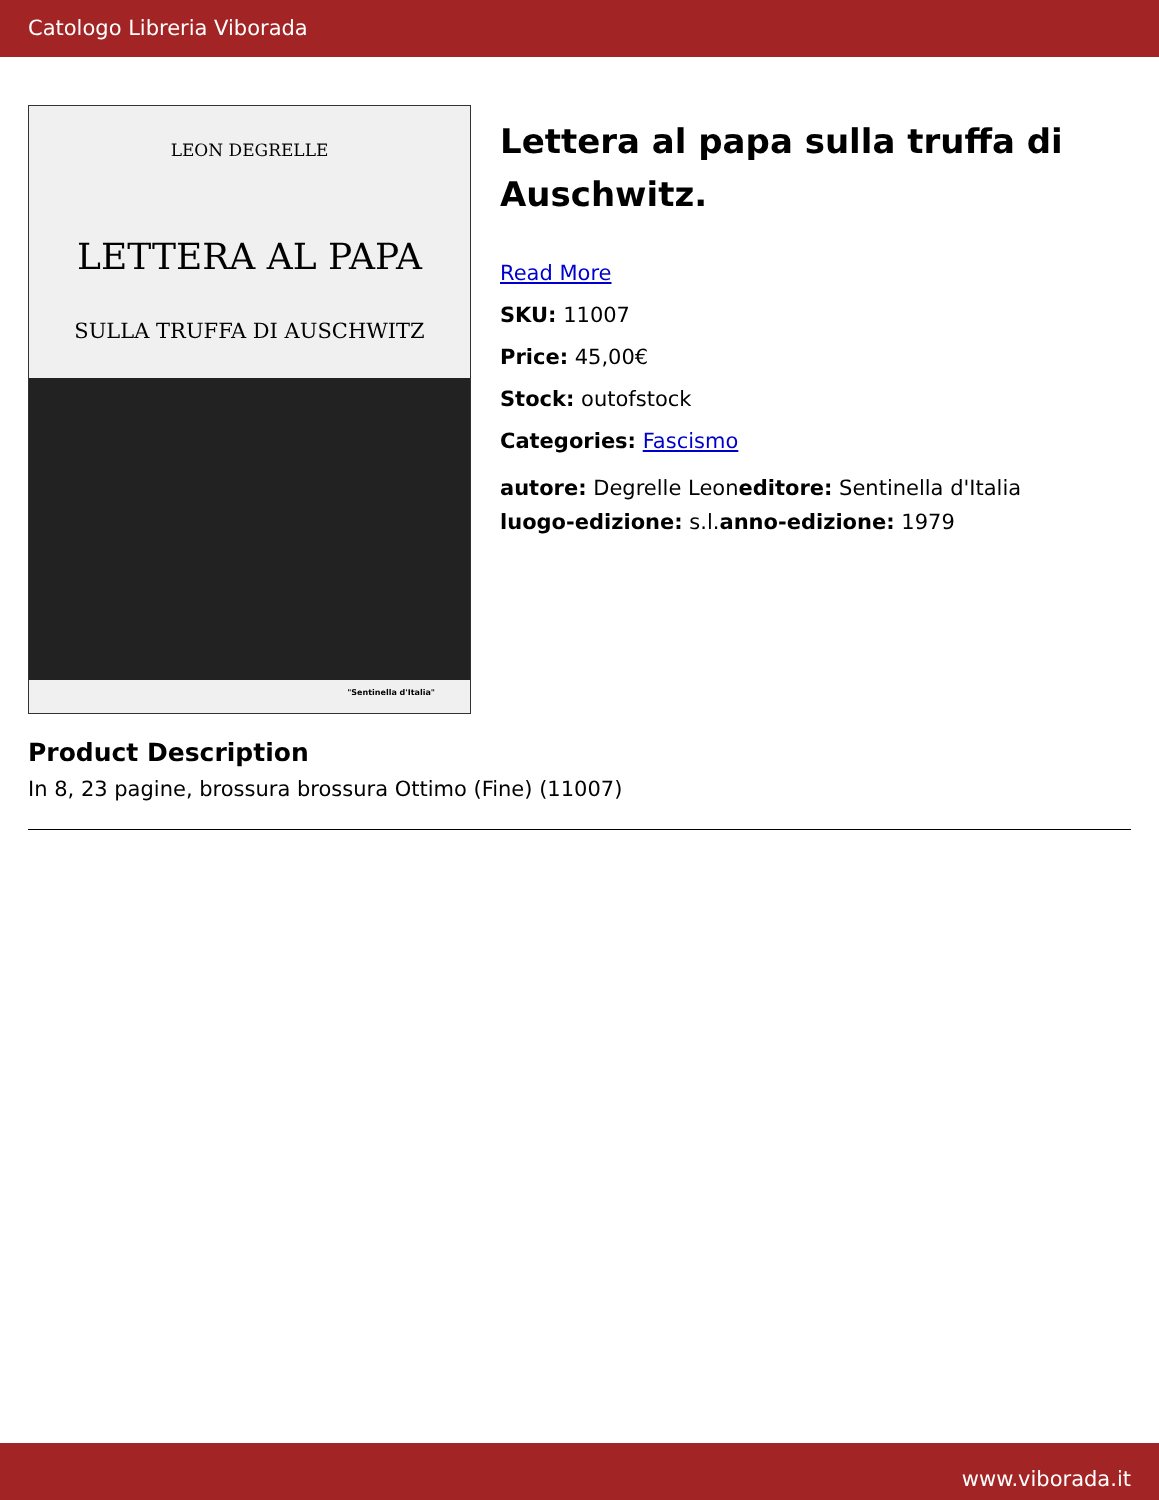Catologo Libreria Viborada
LEON DEGRELLE
LETTERA AL PAPA
SULLA TRUFFA DI AUSCHWITZ
"Sentinella d'Italia"
Lettera al papa sulla truffa di Auschwitz.
Read More
SKU: 11007
Price: 45,00€
Stock: outofstock
Categories: Fascismo
autore: Degrelle Leoneditore: Sentinella d'Italia
luogo-edizione: s.l.anno-edizione: 1979
Product Description
In 8, 23 pagine, brossura brossura Ottimo (Fine) (11007)
www.viborada.it